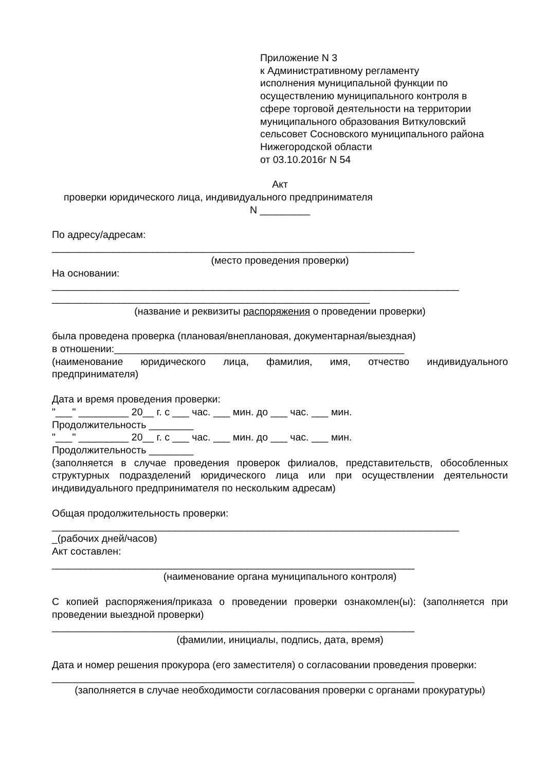Приложение N 3
к Административному регламенту
исполнения муниципальной функции по
осуществлению муниципального контроля в
сфере торговой деятельности на территории
муниципального образования Виткуловский
сельсовет Сосновского муниципального района
Нижегородской области
от 03.10.2016г N 54
Акт
проверки юридического лица, индивидуального предпринимателя
N _________
По адресу/адресам:
_________________________________________________________________
(место проведения проверки)
На основании:
_________________________________________________________________________
_________________________________________________________
(название и реквизиты распоряжения о проведении проверки)
была проведена проверка (плановая/внеплановая, документарная/выездная)
в отношении:____________________________________________________
(наименование юридического лица, фамилия, имя, отчество индивидуального предпринимателя)
Дата и время проведения проверки:
"___" _________ 20__ г. с ___ час. ___ мин. до ___ час. ___ мин.
Продолжительность ________
"___" _________ 20__ г. с ___ час. ___ мин. до ___ час. ___ мин.
Продолжительность ________
(заполняется в случае проведения проверок филиалов, представительств, обособленных структурных подразделений юридического лица или при осуществлении деятельности индивидуального предпринимателя по нескольким адресам)
Общая продолжительность проверки:
_________________________________________________________________________
_(рабочих дней/часов)
Акт составлен:
_________________________________________________________________
(наименование органа муниципального контроля)
С копией распоряжения/приказа о проведении проверки ознакомлен(ы): (заполняется при проведении выездной проверки)
_________________________________________________________________
(фамилии, инициалы, подпись, дата, время)
Дата и номер решения прокурора (его заместителя) о согласовании проведения проверки:
_________________________________________________________________
(заполняется в случае необходимости согласования проверки с органами прокуратуры)